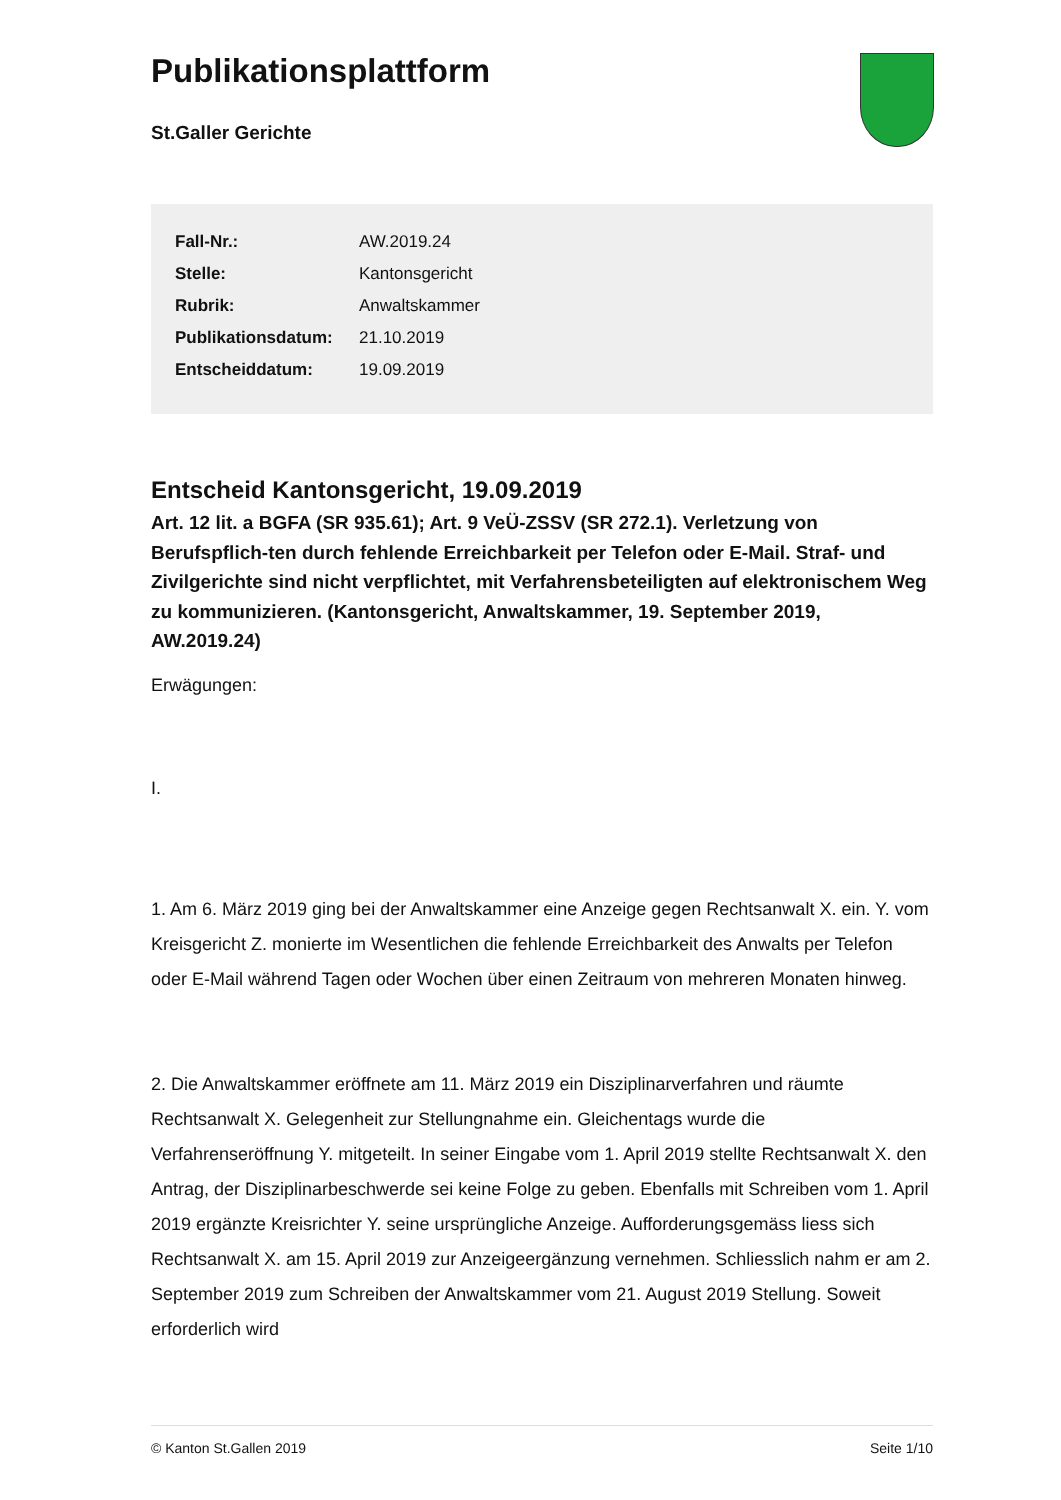Publikationsplattform
St.Galler Gerichte
| Fall-Nr.: | AW.2019.24 |
| Stelle: | Kantonsgericht |
| Rubrik: | Anwaltskammer |
| Publikationsdatum: | 21.10.2019 |
| Entscheiddatum: | 19.09.2019 |
Entscheid Kantonsgericht, 19.09.2019
Art. 12 lit. a BGFA (SR 935.61); Art. 9 VeÜ-ZSSV (SR 272.1). Verletzung von Berufspflich-ten durch fehlende Erreichbarkeit per Telefon oder E-Mail. Straf- und Zivilgerichte sind nicht verpflichtet, mit Verfahrensbeteiligten auf elektronischem Weg zu kommunizieren. (Kantonsgericht, Anwaltskammer, 19. September 2019, AW.2019.24)
Erwägungen:
I.
1. Am 6. März 2019 ging bei der Anwaltskammer eine Anzeige gegen Rechtsanwalt X. ein. Y. vom Kreisgericht Z. monierte im Wesentlichen die fehlende Erreichbarkeit des Anwalts per Telefon oder E-Mail während Tagen oder Wochen über einen Zeitraum von mehreren Monaten hinweg.
2. Die Anwaltskammer eröffnete am 11. März 2019 ein Disziplinarverfahren und räumte Rechtsanwalt X. Gelegenheit zur Stellungnahme ein. Gleichentags wurde die Verfahrenseröffnung Y. mitgeteilt. In seiner Eingabe vom 1. April 2019 stellte Rechtsanwalt X. den Antrag, der Disziplinarbeschwerde sei keine Folge zu geben. Ebenfalls mit Schreiben vom 1. April 2019 ergänzte Kreisrichter Y. seine ursprüngliche Anzeige. Aufforderungsgemäss liess sich Rechtsanwalt X. am 15. April 2019 zur Anzeigeergänzung vernehmen. Schliesslich nahm er am 2. September 2019 zum Schreiben der Anwaltskammer vom 21. August 2019 Stellung. Soweit erforderlich wird
© Kanton St.Gallen 2019 Seite 1/10